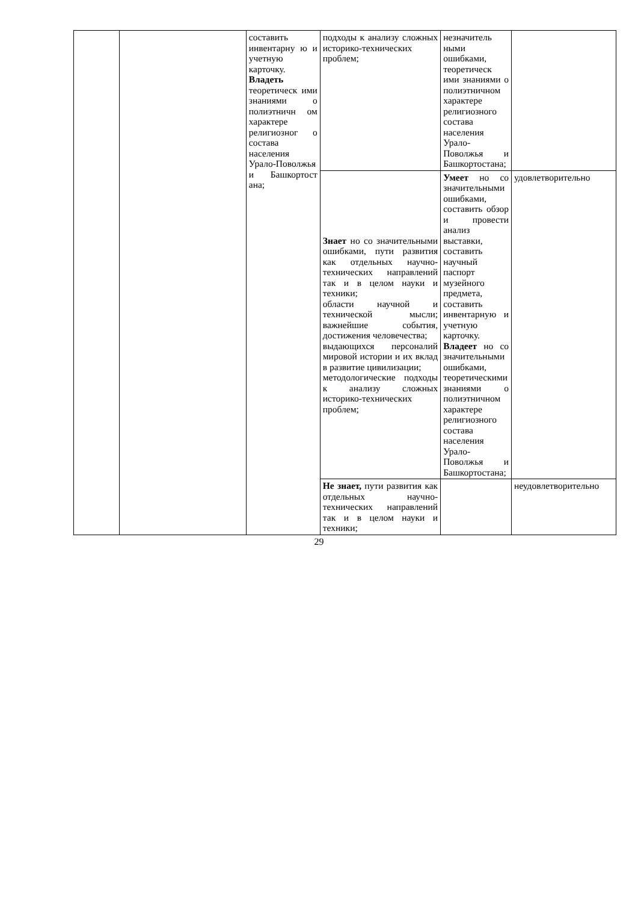| | | составить инвентарну ю и учетную карточку. Владеть теоретическ ими знаниями о полиэтничн ом характере религиозног о состава населения Урало-Поволжья и Башкортост ана; | подходы к анализу сложных историко-технических проблем; | незначитель ными ошибками, теоретическ ими знаниями о полиэтничном характере религиозного состава населения Урало-Поволжья и Башкортостана; | |
| | | | Знает но со значительными ошибками, пути развития как отдельных научно-технических направлений так и в целом науки и техники; области научной и технической мысли; важнейшие события, достижения человечества; выдающихся персоналий мировой истории и их вклад в развитие цивилизации; методологические подходы к анализу сложных историко-технических проблем; | Умеет но со значительными ошибками, составить обзор и провести анализ выставки, составить научный паспорт музейного предмета, составить инвентарную и учетную карточку. Владеет но со значительными ошибками, теоретическими знаниями о полиэтничном характере религиозного состава населения Урало-Поволжья и Башкортостана; | удовлетворительно |
| | | | Не знает, пути развития как отдельных научно-технических направлений так и в целом науки и техники; | | неудовлетворительно |
29